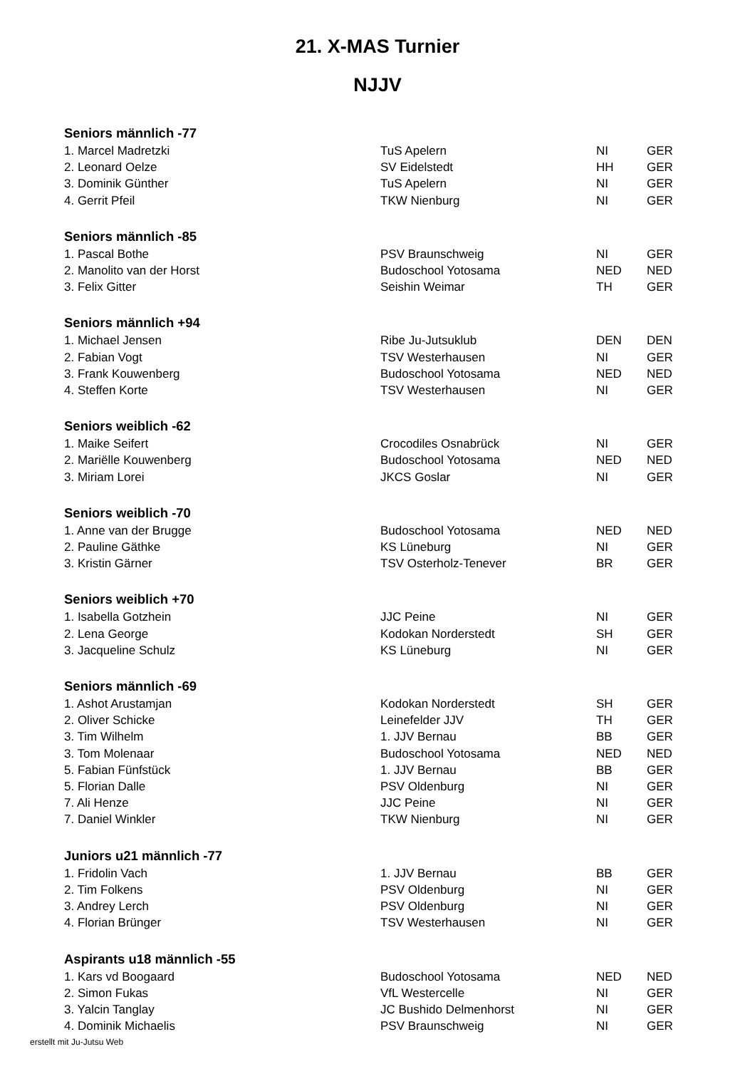21. X-MAS Turnier
NJJV
| Seniors männlich -77 | | | |
| --- | --- | --- | --- |
| 1. Marcel Madretzki | TuS Apelern | NI | GER |
| 2. Leonard Oelze | SV Eidelstedt | HH | GER |
| 3. Dominik Günther | TuS Apelern | NI | GER |
| 4. Gerrit Pfeil | TKW Nienburg | NI | GER |
| Seniors männlich -85 | | | |
| 1. Pascal Bothe | PSV Braunschweig | NI | GER |
| 2. Manolito van der Horst | Budoschool Yotosama | NED | NED |
| 3. Felix Gitter | Seishin Weimar | TH | GER |
| Seniors männlich +94 | | | |
| 1. Michael Jensen | Ribe Ju-Jutsuklub | DEN | DEN |
| 2. Fabian Vogt | TSV Westerhausen | NI | GER |
| 3. Frank Kouwenberg | Budoschool Yotosama | NED | NED |
| 4. Steffen Korte | TSV Westerhausen | NI | GER |
| Seniors weiblich -62 | | | |
| 1. Maike Seifert | Crocodiles Osnabrück | NI | GER |
| 2. Mariëlle Kouwenberg | Budoschool Yotosama | NED | NED |
| 3. Miriam Lorei | JKCS Goslar | NI | GER |
| Seniors weiblich -70 | | | |
| 1. Anne van der Brugge | Budoschool Yotosama | NED | NED |
| 2. Pauline Gäthke | KS Lüneburg | NI | GER |
| 3. Kristin Gärner | TSV Osterholz-Tenever | BR | GER |
| Seniors weiblich +70 | | | |
| 1. Isabella Gotzhein | JJC Peine | NI | GER |
| 2. Lena George | Kodokan Norderstedt | SH | GER |
| 3. Jacqueline Schulz | KS Lüneburg | NI | GER |
| Seniors männlich -69 | | | |
| 1. Ashot Arustamjan | Kodokan Norderstedt | SH | GER |
| 2. Oliver Schicke | Leinefelder JJV | TH | GER |
| 3. Tim Wilhelm | 1. JJV Bernau | BB | GER |
| 3. Tom Molenaar | Budoschool Yotosama | NED | NED |
| 5. Fabian Fünfstück | 1. JJV Bernau | BB | GER |
| 5. Florian Dalle | PSV Oldenburg | NI | GER |
| 7. Ali Henze | JJC Peine | NI | GER |
| 7. Daniel Winkler | TKW Nienburg | NI | GER |
| Juniors u21 männlich -77 | | | |
| 1. Fridolin Vach | 1. JJV Bernau | BB | GER |
| 2. Tim Folkens | PSV Oldenburg | NI | GER |
| 3. Andrey Lerch | PSV Oldenburg | NI | GER |
| 4. Florian Brünger | TSV Westerhausen | NI | GER |
| Aspirants u18 männlich -55 | | | |
| 1. Kars vd Boogaard | Budoschool Yotosama | NED | NED |
| 2. Simon Fukas | VfL Westercelle | NI | GER |
| 3. Yalcin Tanglay | JC Bushido Delmenhorst | NI | GER |
| 4. Dominik Michaelis | PSV Braunschweig | NI | GER |
erstellt mit Ju-Jutsu Web